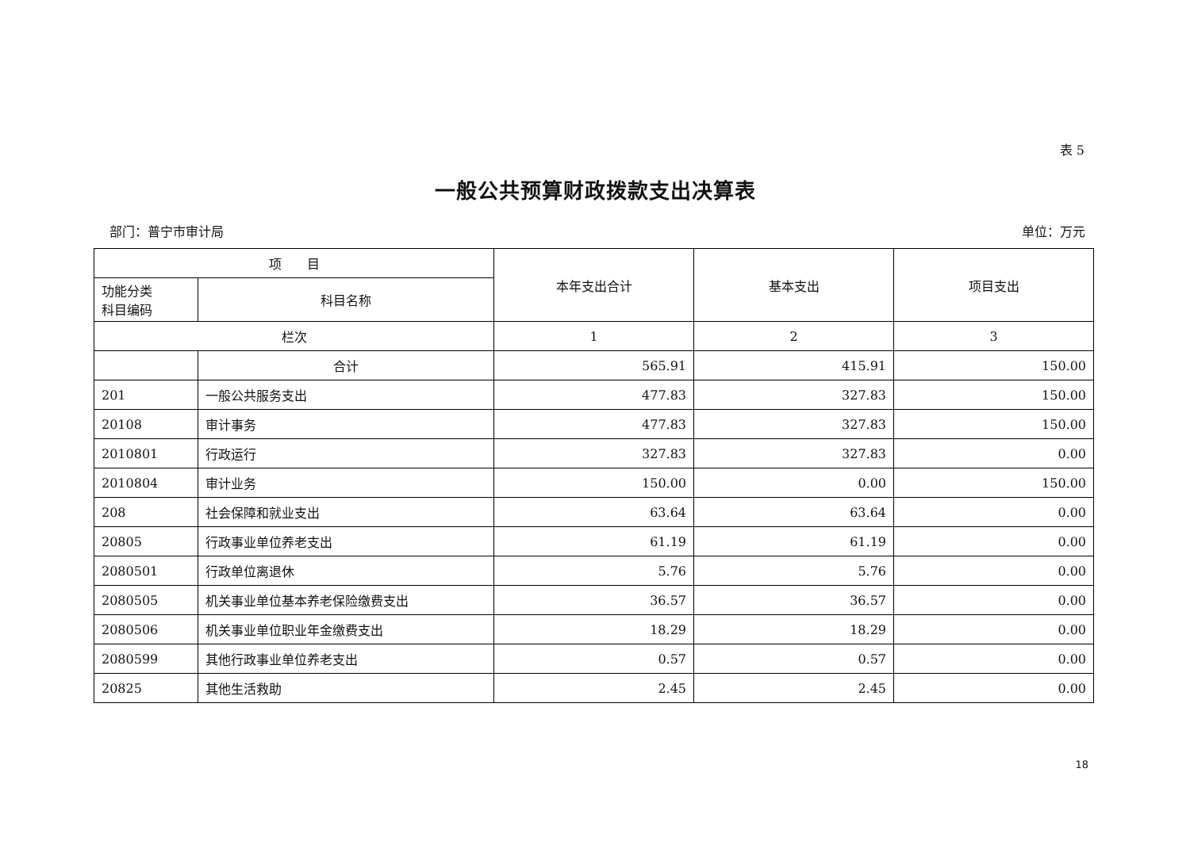表 5
一般公共预算财政拨款支出决算表
部门：普宁市审计局 单位：万元
| 项 目 | | 本年支出合计 | 基本支出 | 项目支出 |
| --- | --- | --- | --- | --- |
| 功能分类 科目编码 | 科目名称 | | | |
| 栏次 | | 1 | 2 | 3 |
| | 合计 | 565.91 | 415.91 | 150.00 |
| 201 | 一般公共服务支出 | 477.83 | 327.83 | 150.00 |
| 20108 | 审计事务 | 477.83 | 327.83 | 150.00 |
| 2010801 | 行政运行 | 327.83 | 327.83 | 0.00 |
| 2010804 | 审计业务 | 150.00 | 0.00 | 150.00 |
| 208 | 社会保障和就业支出 | 63.64 | 63.64 | 0.00 |
| 20805 | 行政事业单位养老支出 | 61.19 | 61.19 | 0.00 |
| 2080501 | 行政单位离退休 | 5.76 | 5.76 | 0.00 |
| 2080505 | 机关事业单位基本养老保险缴费支出 | 36.57 | 36.57 | 0.00 |
| 2080506 | 机关事业单位职业年金缴费支出 | 18.29 | 18.29 | 0.00 |
| 2080599 | 其他行政事业单位养老支出 | 0.57 | 0.57 | 0.00 |
| 20825 | 其他生活救助 | 2.45 | 2.45 | 0.00 |
18